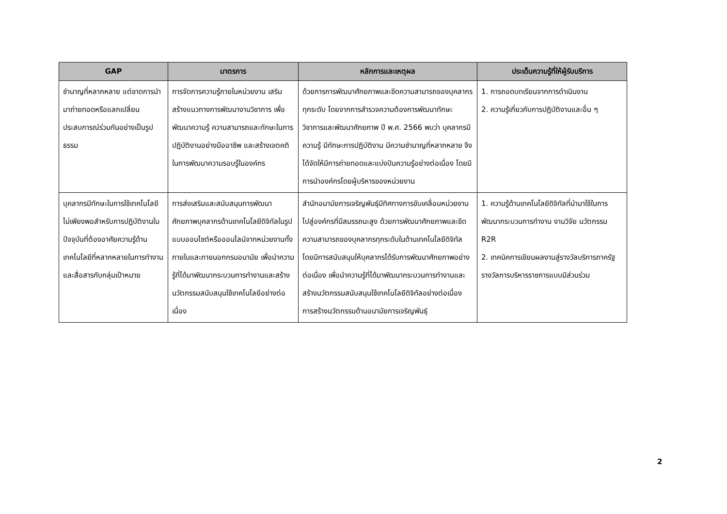| GAP | มาตรการ | หลักการและเหตุผล | ประเด็นความรู้ที่ให้ผู้รับบริการ |
| --- | --- | --- | --- |
| ชำนาญที่หลากหลาย แต่ขาดการนำมาถ่ายทอดหรือแลกเปลี่ยน ประสบการณ์ร่วมกันอย่างเป็นรูปธรรม | การจัดการความรู้ภายในหน่วยงาน เสริมสร้างแนวทางการพัฒนางานวิชาการ เพื่อพัฒนาความรู้ ความสามารถและทักษะในการปฏิบัติงานอย่างมืออาชีพ และสร้างเจตคติในการพัฒนาความรอบรู้ในองค์กร | ด้วยการการพัฒนาศักยภาพและขีดความสามารถของบุคลากรทุกระดับ โดยจากการสำรวจความต้องการพัฒนาทักษะวิชาการและพัฒนาศักยภาพ ปี พ.ศ. 2566 พบว่า บุคลากรมีความรู้ มีทักษะการปฏิบัติงาน มีความชำนาญที่หลากหลาย จึงได้จัดให้มีการถ่ายทอดและแบ่งปันความรู้อย่างต่อเนื่อง โดยมีการนำองค์กรโดยผู้บริหารของหน่วยงาน | 1. การถอดบทเรียนจากการดำเนินงาน 2. ความรู้เกี่ยวกับการปฏิบัติงานและอื่น ๆ |
| บุคลากรมีทักษะในการใช้เทคโนโลยีไม่เพียงพอสำหรับการปฏิบัติงานในปัจจุบันที่ต้องอาศัยความรู้ด้านเทคโนโลยีที่หลากหลายในการทำงานและสื่อสารกับกลุ่มเป้าหมาย | การส่งเสริมและสนับสนุนการพัฒนาศักยภาพบุคลากรด้านเทคโนโลยีดิจิทัลในรูปแบบออนไซต์หรือออนไลน์จากหน่วยงานทั้งภายในและภายนอกกรมอนามัย เพื่อนำความรู้ที่ได้มาพัฒนากระบวนการทำงานและสร้างนวัตกรรมสนับสนุนใช้เทคโนโลยีอย่างต่อเนื่อง | สำนักอนามัยการเจริญพันธุ์มีทิศทางการขับเคลื่อนหน่วยงานไปสู่องค์กรที่มีสมรรถนะสูง ด้วยการพัฒนาศักยภาพและขีดความสามารถของบุคลากรทุกระดับในด้านเทคโนโลยีดิจิทัล โดยมีการสนับสนุนให้บุคลากรได้รับการพัฒนาศักยภาพอย่างต่อเนื่อง เพื่อนำความรู้ที่ได้มาพัฒนากระบวนการทำงานและสร้างนวัตกรรมสนับสนุนใช้เทคโนโลยีดิจิทัลอย่างต่อเนื่อง การสร้างนวัตกรรมด้านอนามัยการเจริญพันธุ์ | 1. ความรู้ด้านเทคโนโลยีดิจิทัลที่นำมาใช้ในการพัฒนากระบวนการทำงาน งานวิจัย นวัตกรรม R2R 2. เทคนิคการเขียนผลงานสู่รางวัลบริการภาครัฐ รางวัลการบริหารราชการแบบมีส่วนร่วม |
2